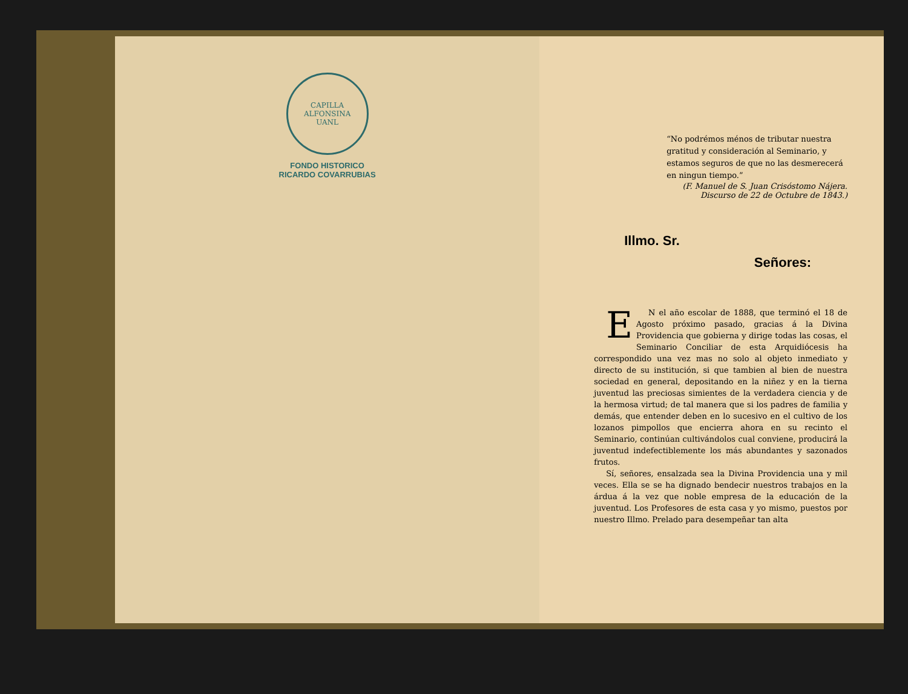CAPILLA ALFONSINA
UANL
FONDO HISTORICO
RICARDO COVARRUBIAS
“No podrémos ménos de tributar nuestra gratitud y consideración al Seminario, y estamos seguros de que no las desmerecerá en ningun tiempo.”
(F. Manuel de S. Juan Crisóstomo Nájera.
Discurso de 22 de Octubre de 1843.)
Illmo. Sr.
Señores:
EN el año escolar de 1888, que terminó el 18 de Agosto próximo pasado, gracias á la Divina Providencia que gobierna y dirige todas las cosas, el Seminario Conciliar de esta Arquidiócesis ha correspondido una vez mas no solo al objeto inmediato y directo de su institución, si que tambien al bien de nuestra sociedad en general, depositando en la niñez y en la tierna juventud las preciosas simientes de la verdadera ciencia y de la hermosa virtud; de tal manera que si los padres de familia y demás, que entender deben en lo sucesivo en el cultivo de los lozanos pimpollos que encierra ahora en su recinto el Seminario, continúan cultivándolos cual conviene, producirá la juventud indefectiblemente los más abundantes y sazonados frutos.
Sí, señores, ensalzada sea la Divina Providencia una y mil veces. Ella se se ha dignado bendecir nuestros trabajos en la árdua á la vez que noble empresa de la educación de la juventud. Los Profesores de esta casa y yo mismo, puestos por nuestro Illmo. Prelado para desempeñar tan alta